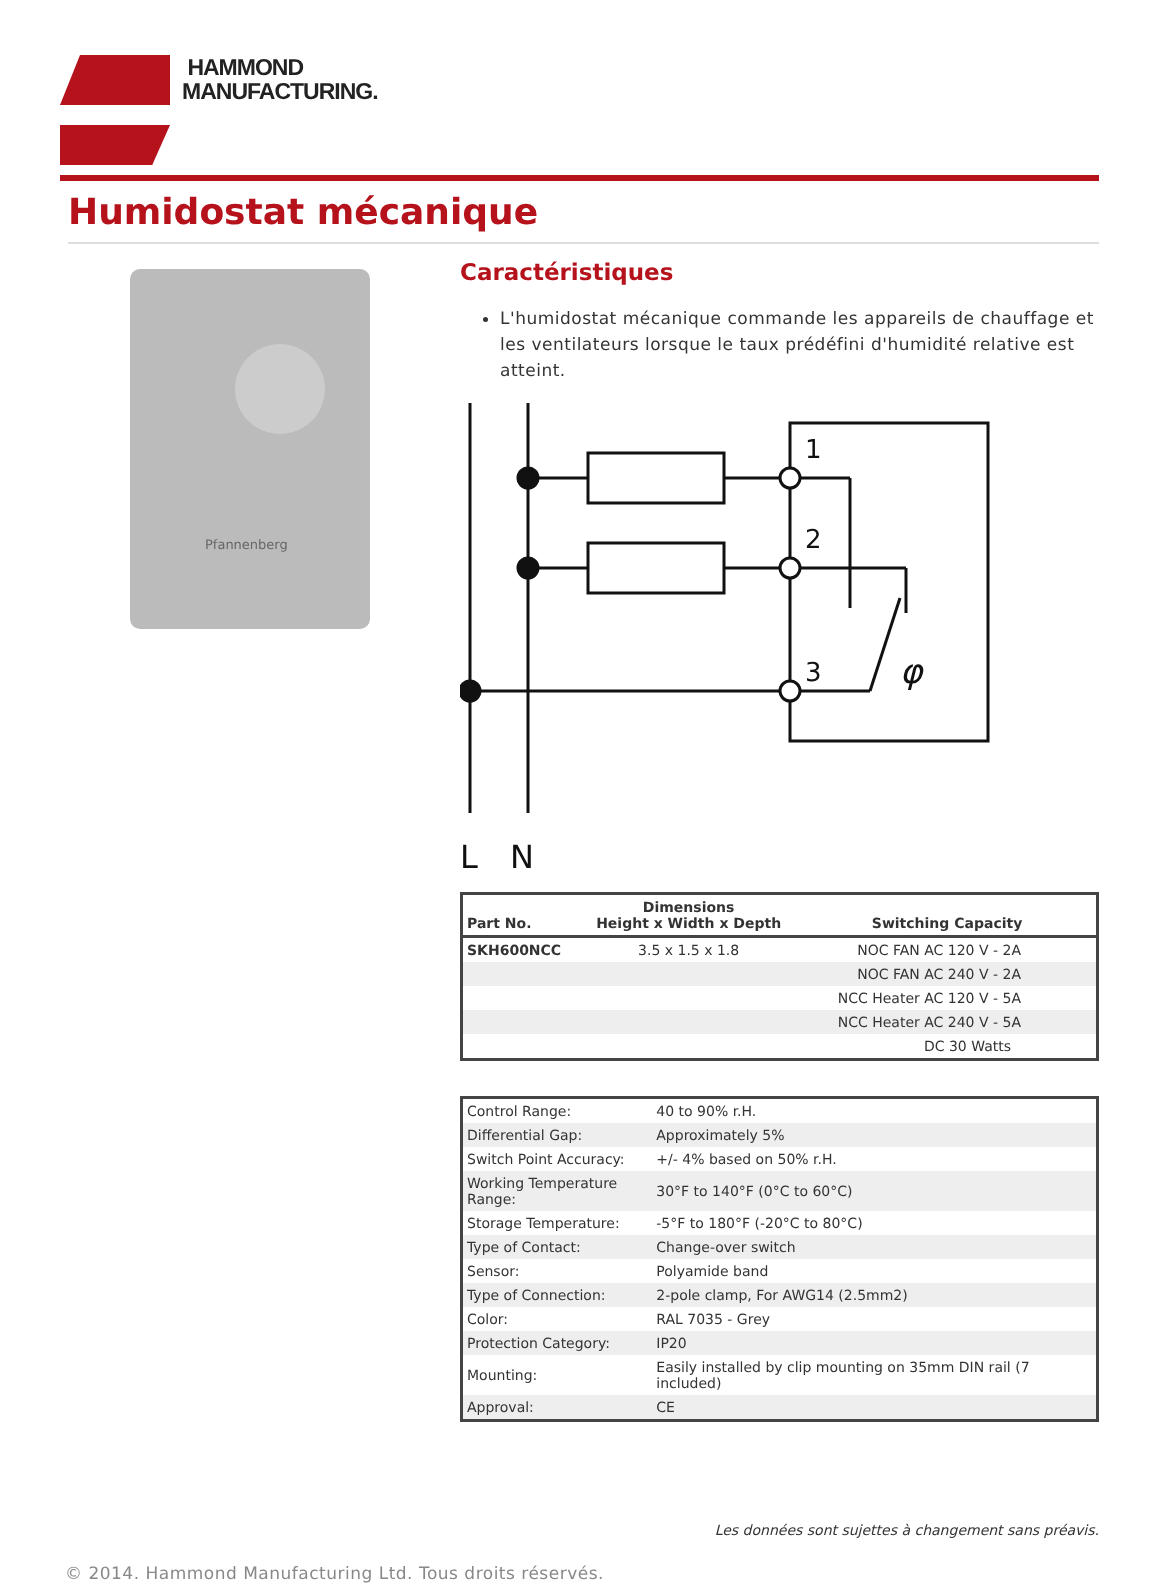HAMMOND
MANUFACTURING.
Humidostat mécanique
Pfannenberg
Caractéristiques
L'humidostat mécanique commande les appareils de chauffage et les ventilateurs lorsque le taux prédéfini d'humidité relative est atteint.
1
2
3
φ
L
N
| Part No. | Dimensions Height x Width x Depth | Switching Capacity |
| --- | --- | --- |
| SKH600NCC | 3.5 x 1.5 x 1.8 | NOC FAN AC 120 V - 2A |
| | | NOC FAN AC 240 V - 2A |
| | | NCC Heater AC 120 V - 5A |
| | | NCC Heater AC 240 V - 5A |
| | | DC 30 Watts |
| Control Range: | 40 to 90% r.H. |
| Differential Gap: | Approximately 5% |
| Switch Point Accuracy: | +/- 4% based on 50% r.H. |
| Working Temperature Range: | 30°F to 140°F (0°C to 60°C) |
| Storage Temperature: | -5°F to 180°F (-20°C to 80°C) |
| Type of Contact: | Change-over switch |
| Sensor: | Polyamide band |
| Type of Connection: | 2-pole clamp, For AWG14 (2.5mm2) |
| Color: | RAL 7035 - Grey |
| Protection Category: | IP20 |
| Mounting: | Easily installed by clip mounting on 35mm DIN rail (7 included) |
| Approval: | CE |
Les données sont sujettes à changement sans préavis.
© 2014. Hammond Manufacturing Ltd. Tous droits réservés.